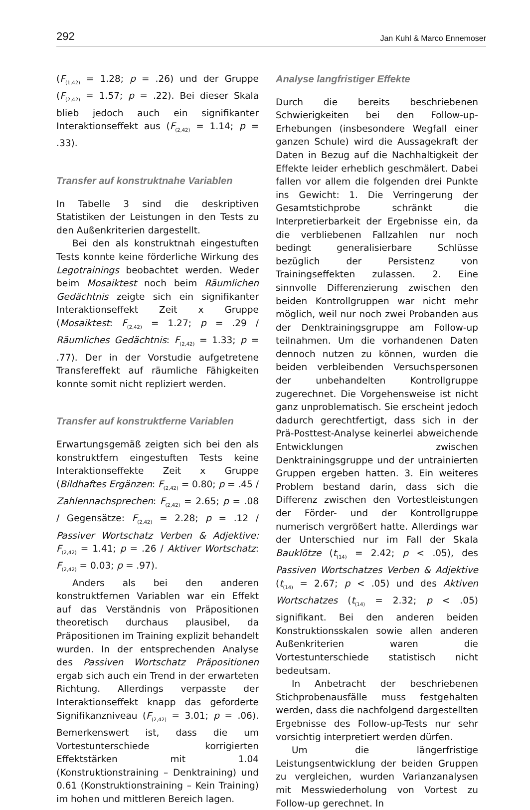292 Jan Kuhl & Marco Ennemoser
(F<sub>(1,42)</sub> = 1.28; p = .26) und der Gruppe (F<sub>(2,42)</sub> = 1.57; p = .22). Bei dieser Skala blieb jedoch auch ein signifikanter Interaktionseffekt aus (F<sub>(2,42)</sub> = 1.14; p = .33).
Transfer auf konstruktnahe Variablen
In Tabelle 3 sind die deskriptiven Statistiken der Leistungen in den Tests zu den Außenkriterien dargestellt.
Bei den als konstruktnah eingestuften Tests konnte keine förderliche Wirkung des Legotrainings beobachtet werden. Weder beim Mosaiktest noch beim Räumlichen Gedächtnis zeigte sich ein signifikanter Interaktionseffekt Zeit x Gruppe (Mosaiktest: F<sub>(2,42)</sub> = 1.27; p = .29 / Räumliches Gedächtnis: F<sub>(2,42)</sub> = 1.33; p = .77). Der in der Vorstudie aufgetretene Transfereffekt auf räumliche Fähigkeiten konnte somit nicht repliziert werden.
Transfer auf konstruktferne Variablen
Erwartungsgemäß zeigten sich bei den als konstruktfern eingestuften Tests keine Interaktionseffekte Zeit x Gruppe (Bildhaftes Ergänzen: F<sub>(2,42)</sub> = 0.80; p = .45 / Zahlennachsprechen: F<sub>(2,42)</sub> = 2.65; p = .08 / Gegensätze: F<sub>(2,42)</sub> = 2.28; p = .12 / Passiver Wortschatz Verben & Adjektive: F<sub>(2,42)</sub> = 1.41; p = .26 / Aktiver Wortschatz: F<sub>(2,42)</sub> = 0.03; p = .97).
Anders als bei den anderen konstruktfernen Variablen war ein Effekt auf das Verständnis von Präpositionen theoretisch durchaus plausibel, da Präpositionen im Training explizit behandelt wurden. In der entsprechenden Analyse des Passiven Wortschatz Präpositionen ergab sich auch ein Trend in der erwarteten Richtung. Allerdings verpasste der Interaktionseffekt knapp das geforderte Signifikanzniveau (F<sub>(2,42)</sub> = 3.01; p = .06). Bemerkenswert ist, dass die um Vortestunterschiede korrigierten Effektstärken mit 1.04 (Konstruktionstraining – Denktraining) und 0.61 (Konstruktionstraining – Kein Training) im hohen und mittleren Bereich lagen.
Analyse langfristiger Effekte
Durch die bereits beschriebenen Schwierigkeiten bei den Follow-up-Erhebungen (insbesondere Wegfall einer ganzen Schule) wird die Aussagekraft der Daten in Bezug auf die Nachhaltigkeit der Effekte leider erheblich geschmälert. Dabei fallen vor allem die folgenden drei Punkte ins Gewicht: 1. Die Verringerung der Gesamtstichprobe schränkt die Interpretierbarkeit der Ergebnisse ein, da die verbliebenen Fallzahlen nur noch bedingt generalisierbare Schlüsse bezüglich der Persistenz von Trainingseffekten zulassen. 2. Eine sinnvolle Differenzierung zwischen den beiden Kontrollgruppen war nicht mehr möglich, weil nur noch zwei Probanden aus der Denktrainingsgruppe am Follow-up teilnahmen. Um die vorhandenen Daten dennoch nutzen zu können, wurden die beiden verbleibenden Versuchspersonen der unbehandelten Kontrollgruppe zugerechnet. Die Vorgehensweise ist nicht ganz unproblematisch. Sie erscheint jedoch dadurch gerechtfertigt, dass sich in der Prä-Posttest-Analyse keinerlei abweichende Entwicklungen zwischen Denktrainingsgruppe und der untrainierten Gruppen ergeben hatten. 3. Ein weiteres Problem bestand darin, dass sich die Differenz zwischen den Vortestleistungen der Förder- und der Kontrollgruppe numerisch vergrößert hatte. Allerdings war der Unterschied nur im Fall der Skala Bauklötze (t<sub>(14)</sub> = 2.42; p < .05), des Passiven Wortschatzes Verben & Adjektive (t<sub>(14)</sub> = 2.67; p < .05) und des Aktiven Wortschatzes (t<sub>(14)</sub> = 2.32; p < .05) signifikant. Bei den anderen beiden Konstruktionsskalen sowie allen anderen Außenkriterien waren die Vortestunterschiede statistisch nicht bedeutsam.
In Anbetracht der beschriebenen Stichprobenausfälle muss festgehalten werden, dass die nachfolgend dargestellten Ergebnisse des Follow-up-Tests nur sehr vorsichtig interpretiert werden dürfen.
Um die längerfristige Leistungsentwicklung der beiden Gruppen zu vergleichen, wurden Varianzanalysen mit Messwiederholung von Vortest zu Follow-up gerechnet. In